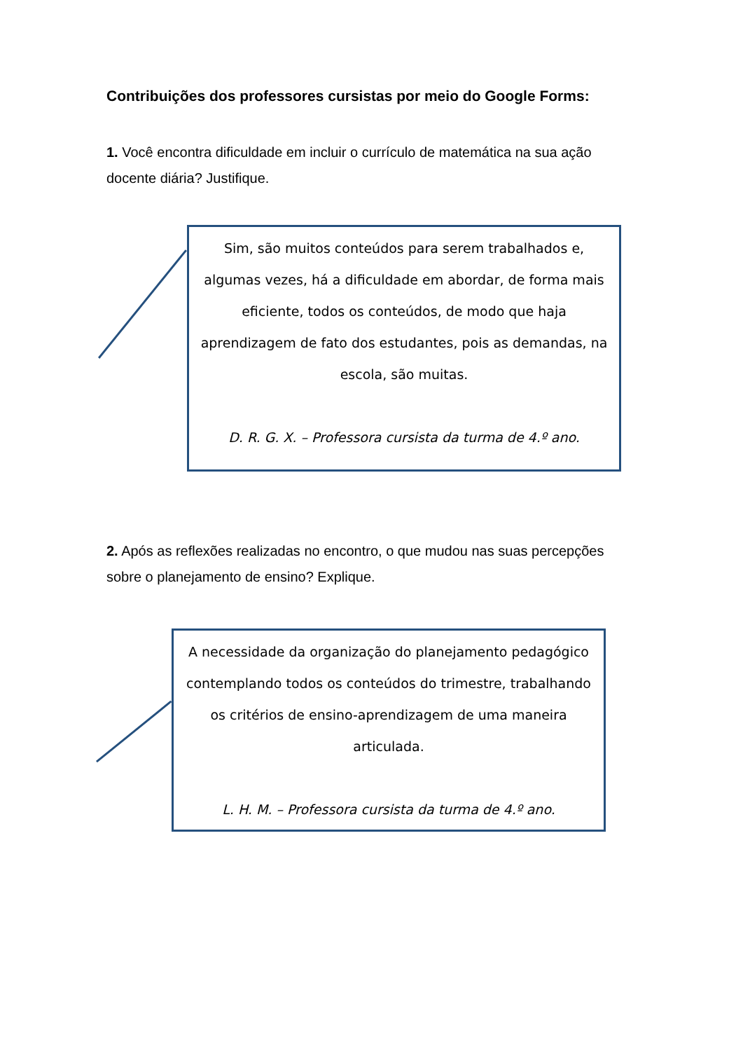Contribuições dos professores cursistas por meio do Google Forms:
1. Você encontra dificuldade em incluir o currículo de matemática na sua ação docente diária? Justifique.
Sim, são muitos conteúdos para serem trabalhados e, algumas vezes, há a dificuldade em abordar, de forma mais eficiente, todos os conteúdos, de modo que haja aprendizagem de fato dos estudantes, pois as demandas, na escola, são muitas.
D. R. G. X. – Professora cursista da turma de 4.º ano.
2. Após as reflexões realizadas no encontro, o que mudou nas suas percepções sobre o planejamento de ensino? Explique.
A necessidade da organização do planejamento pedagógico contemplando todos os conteúdos do trimestre, trabalhando os critérios de ensino-aprendizagem de uma maneira articulada.
L. H. M. – Professora cursista da turma de 4.º ano.